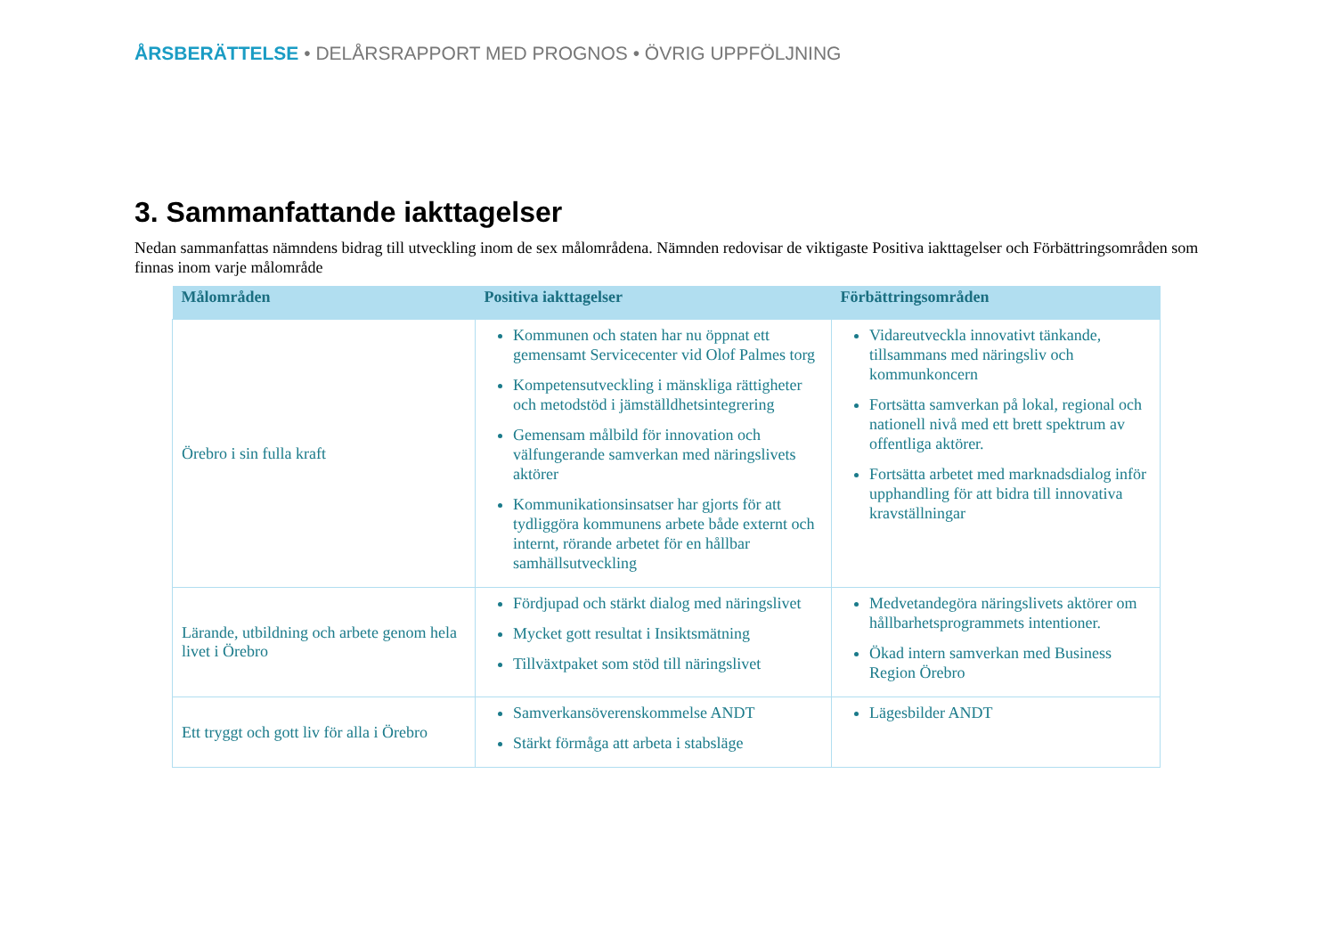ÅRSBERÄTTELSE • DELÅRSRAPPORT MED PROGNOS • ÖVRIG UPPFÖLJNING
3. Sammanfattande iakttagelser
Nedan sammanfattas nämndens bidrag till utveckling inom de sex målområdena. Nämnden redovisar de viktigaste Positiva iakttagelser och Förbättringsområden som finnas inom varje målområde
| Målområden | Positiva iakttagelser | Förbättringsområden |
| --- | --- | --- |
| Örebro i sin fulla kraft | Kommunen och staten har nu öppnat ett gemensamt Servicecenter vid Olof Palmes torg Kompetensutveckling i mänskliga rättigheter och metodstöd i jämställdhetsintegrering Gemensam målbild för innovation och välfungerande samverkan med näringslivets aktörer Kommunikationsinsatser har gjorts för att tydliggöra kommunens arbete både externt och internt, rörande arbetet för en hållbar samhällsutveckling | Vidareutveckla innovativt tänkande, tillsammans med näringsliv och kommunkoncern Fortsätta samverkan på lokal, regional och nationell nivå med ett brett spektrum av offentliga aktörer. Fortsätta arbetet med marknadsdialog inför upphandling för att bidra till innovativa kravställningar |
| Lärande, utbildning och arbete genom hela livet i Örebro | Fördjupad och stärkt dialog med näringslivet Mycket gott resultat i Insiktsmätning Tillväxtpaket som stöd till näringslivet | Medvetandegöra näringslivets aktörer om hållbarhetsprogrammets intentioner. Ökad intern samverkan med Business Region Örebro |
| Ett tryggt och gott liv för alla i Örebro | Samverkansöverenskommelse ANDT Stärkt förmåga att arbeta i stabsläge | Lägesbilder ANDT |